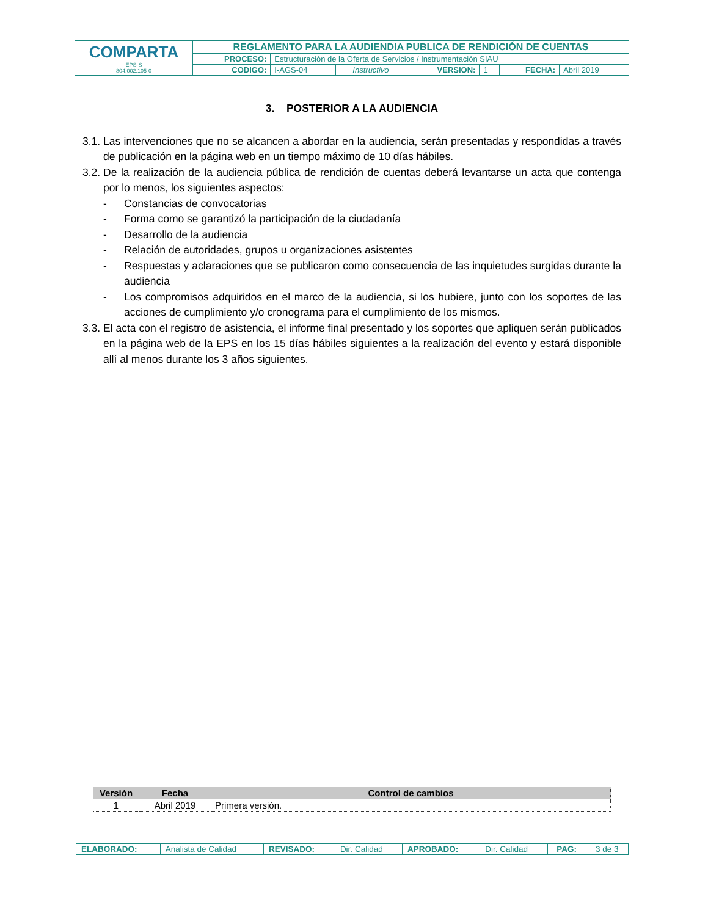| COMPARTA EPS-S 804.002.105-0 | REGLAMENTO PARA LA AUDIENDIA PUBLICA DE RENDICIÓN DE CUENTAS | | | | | | |
| | PROCESO: | Estructuración de la Oferta de Servicios / Instrumentación SIAU | | | | | |
| | CODIGO: | I-AGS-04 | Instructivo | VERSION: | 1 | FECHA: | Abril 2019 |
3. POSTERIOR A LA AUDIENCIA
3.1. Las intervenciones que no se alcancen a abordar en la audiencia, serán presentadas y respondidas a través de publicación en la página web en un tiempo máximo de 10 días hábiles.
3.2. De la realización de la audiencia pública de rendición de cuentas deberá levantarse un acta que contenga por lo menos, los siguientes aspectos:
- Constancias de convocatorias
- Forma como se garantizó la participación de la ciudadanía
- Desarrollo de la audiencia
- Relación de autoridades, grupos u organizaciones asistentes
- Respuestas y aclaraciones que se publicaron como consecuencia de las inquietudes surgidas durante la audiencia
- Los compromisos adquiridos en el marco de la audiencia, si los hubiere, junto con los soportes de las acciones de cumplimiento y/o cronograma para el cumplimiento de los mismos.
3.3. El acta con el registro de asistencia, el informe final presentado y los soportes que apliquen serán publicados en la página web de la EPS en los 15 días hábiles siguientes a la realización del evento y estará disponible allí al menos durante los 3 años siguientes.
| Versión | Fecha | Control de cambios |
| --- | --- | --- |
| 1 | Abril 2019 | Primera versión. |
| ELABORADO: | Analista de Calidad | REVISADO: | Dir. Calidad | APROBADO: | Dir. Calidad | PAG: | 3 de 3 |